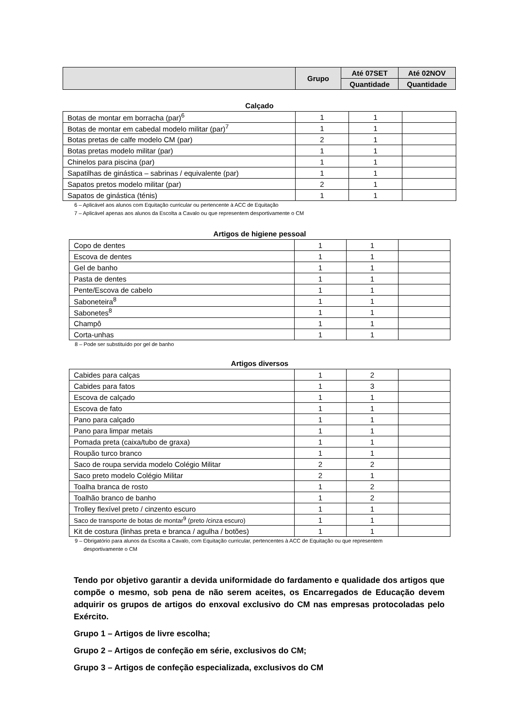| | Grupo | Até 07SET | Até 02NOV |
| --- | --- | --- | --- |
| | | Quantidade | Quantidade |
Calçado
| Botas de montar em borracha (par)<sup>6</sup> | 1 | 1 | |
| Botas de montar em cabedal modelo militar (par)<sup>7</sup> | 1 | 1 | |
| Botas pretas de calfe modelo CM (par) | 2 | 1 | |
| Botas pretas modelo militar (par) | 1 | 1 | |
| Chinelos para piscina (par) | 1 | 1 | |
| Sapatilhas de ginástica – sabrinas / equivalente (par) | 1 | 1 | |
| Sapatos pretos modelo militar (par) | 2 | 1 | |
| Sapatos de ginástica (ténis) | 1 | 1 | |
6 – Aplicável aos alunos com Equitação curricular ou pertencente à ACC de Equitação
7 – Aplicável apenas aos alunos da Escolta a Cavalo ou que representem desportivamente o CM
Artigos de higiene pessoal
| Copo de dentes | 1 | 1 | |
| Escova de dentes | 1 | 1 | |
| Gel de banho | 1 | 1 | |
| Pasta de dentes | 1 | 1 | |
| Pente/Escova de cabelo | 1 | 1 | |
| Saboneteira<sup>8</sup> | 1 | 1 | |
| Sabonetes<sup>8</sup> | 1 | 1 | |
| Champô | 1 | 1 | |
| Corta-unhas | 1 | 1 | |
8 – Pode ser substituído por gel de banho
Artigos diversos
| Cabides para calças | 1 | 2 | |
| Cabides para fatos | 1 | 3 | |
| Escova de calçado | 1 | 1 | |
| Escova de fato | 1 | 1 | |
| Pano para calçado | 1 | 1 | |
| Pano para limpar metais | 1 | 1 | |
| Pomada preta (caixa/tubo de graxa) | 1 | 1 | |
| Roupão turco branco | 1 | 1 | |
| Saco de roupa servida modelo Colégio Militar | 2 | 2 | |
| Saco preto modelo Colégio Militar | 2 | 1 | |
| Toalha branca de rosto | 1 | 2 | |
| Toalhão branco de banho | 1 | 2 | |
| Trolley flexível preto / cinzento escuro | 1 | 1 | |
| Saco de transporte de botas de montar<sup>9</sup> (preto /cinza escuro) | 1 | 1 | |
| Kit de costura (linhas preta e branca / agulha / botões) | 1 | 1 | |
9 – Obrigatório para alunos da Escolta a Cavalo, com Equitação curricular, pertencentes à ACC de Equitação ou que representem
desportivamente o CM
Tendo por objetivo garantir a devida uniformidade do fardamento e qualidade dos artigos que compõe o mesmo, sob pena de não serem aceites, os Encarregados de Educação devem adquirir os grupos de artigos do enxoval exclusivo do CM nas empresas protocoladas pelo Exército.
Grupo 1 – Artigos de livre escolha;
Grupo 2 – Artigos de confeção em série, exclusivos do CM;
Grupo 3 – Artigos de confeção especializada, exclusivos do CM